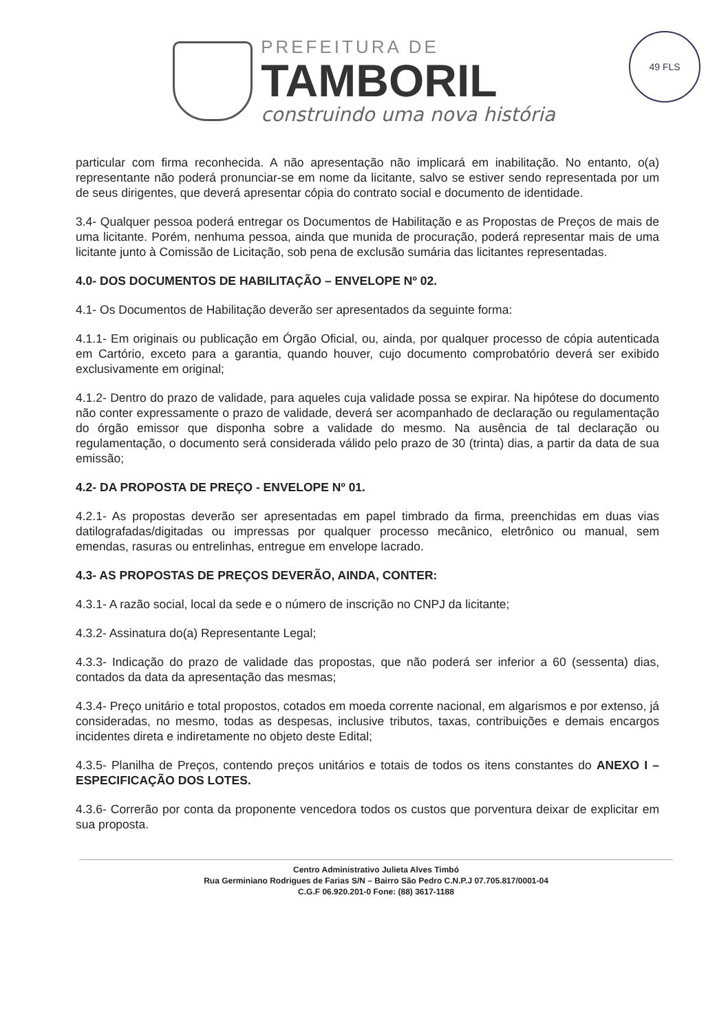PREFEITURA DE
TAMBORIL
construindo uma nova história
49 FLS
particular com firma reconhecida. A não apresentação não implicará em inabilitação. No entanto, o(a) representante não poderá pronunciar-se em nome da licitante, salvo se estiver sendo representada por um de seus dirigentes, que deverá apresentar cópia do contrato social e documento de identidade.
3.4- Qualquer pessoa poderá entregar os Documentos de Habilitação e as Propostas de Preços de mais de uma licitante. Porém, nenhuma pessoa, ainda que munida de procuração, poderá representar mais de uma licitante junto à Comissão de Licitação, sob pena de exclusão sumária das licitantes representadas.
4.0- DOS DOCUMENTOS DE HABILITAÇÃO – ENVELOPE Nº 02.
4.1- Os Documentos de Habilitação deverão ser apresentados da seguinte forma:
4.1.1- Em originais ou publicação em Órgão Oficial, ou, ainda, por qualquer processo de cópia autenticada em Cartório, exceto para a garantia, quando houver, cujo documento comprobatório deverá ser exibido exclusivamente em original;
4.1.2- Dentro do prazo de validade, para aqueles cuja validade possa se expirar. Na hipótese do documento não conter expressamente o prazo de validade, deverá ser acompanhado de declaração ou regulamentação do órgão emissor que disponha sobre a validade do mesmo. Na ausência de tal declaração ou regulamentação, o documento será considerada válido pelo prazo de 30 (trinta) dias, a partir da data de sua emissão;
4.2- DA PROPOSTA DE PREÇO - ENVELOPE Nº 01.
4.2.1- As propostas deverão ser apresentadas em papel timbrado da firma, preenchidas em duas vias datilografadas/digitadas ou impressas por qualquer processo mecânico, eletrônico ou manual, sem emendas, rasuras ou entrelinhas, entregue em envelope lacrado.
4.3- AS PROPOSTAS DE PREÇOS DEVERÃO, AINDA, CONTER:
4.3.1- A razão social, local da sede e o número de inscrição no CNPJ da licitante;
4.3.2- Assinatura do(a) Representante Legal;
4.3.3- Indicação do prazo de validade das propostas, que não poderá ser inferior a 60 (sessenta) dias, contados da data da apresentação das mesmas;
4.3.4- Preço unitário e total propostos, cotados em moeda corrente nacional, em algarismos e por extenso, já consideradas, no mesmo, todas as despesas, inclusive tributos, taxas, contribuições e demais encargos incidentes direta e indiretamente no objeto deste Edital;
4.3.5- Planilha de Preços, contendo preços unitários e totais de todos os itens constantes do ANEXO I – ESPECIFICAÇÃO DOS LOTES.
4.3.6- Correrão por conta da proponente vencedora todos os custos que porventura deixar de explicitar em sua proposta.
Centro Administrativo Julieta Alves Timbó
Rua Germiniano Rodrigues de Farias S/N – Bairro São Pedro C.N.P.J 07.705.817/0001-04
C.G.F 06.920.201-0 Fone: (88) 3617-1188